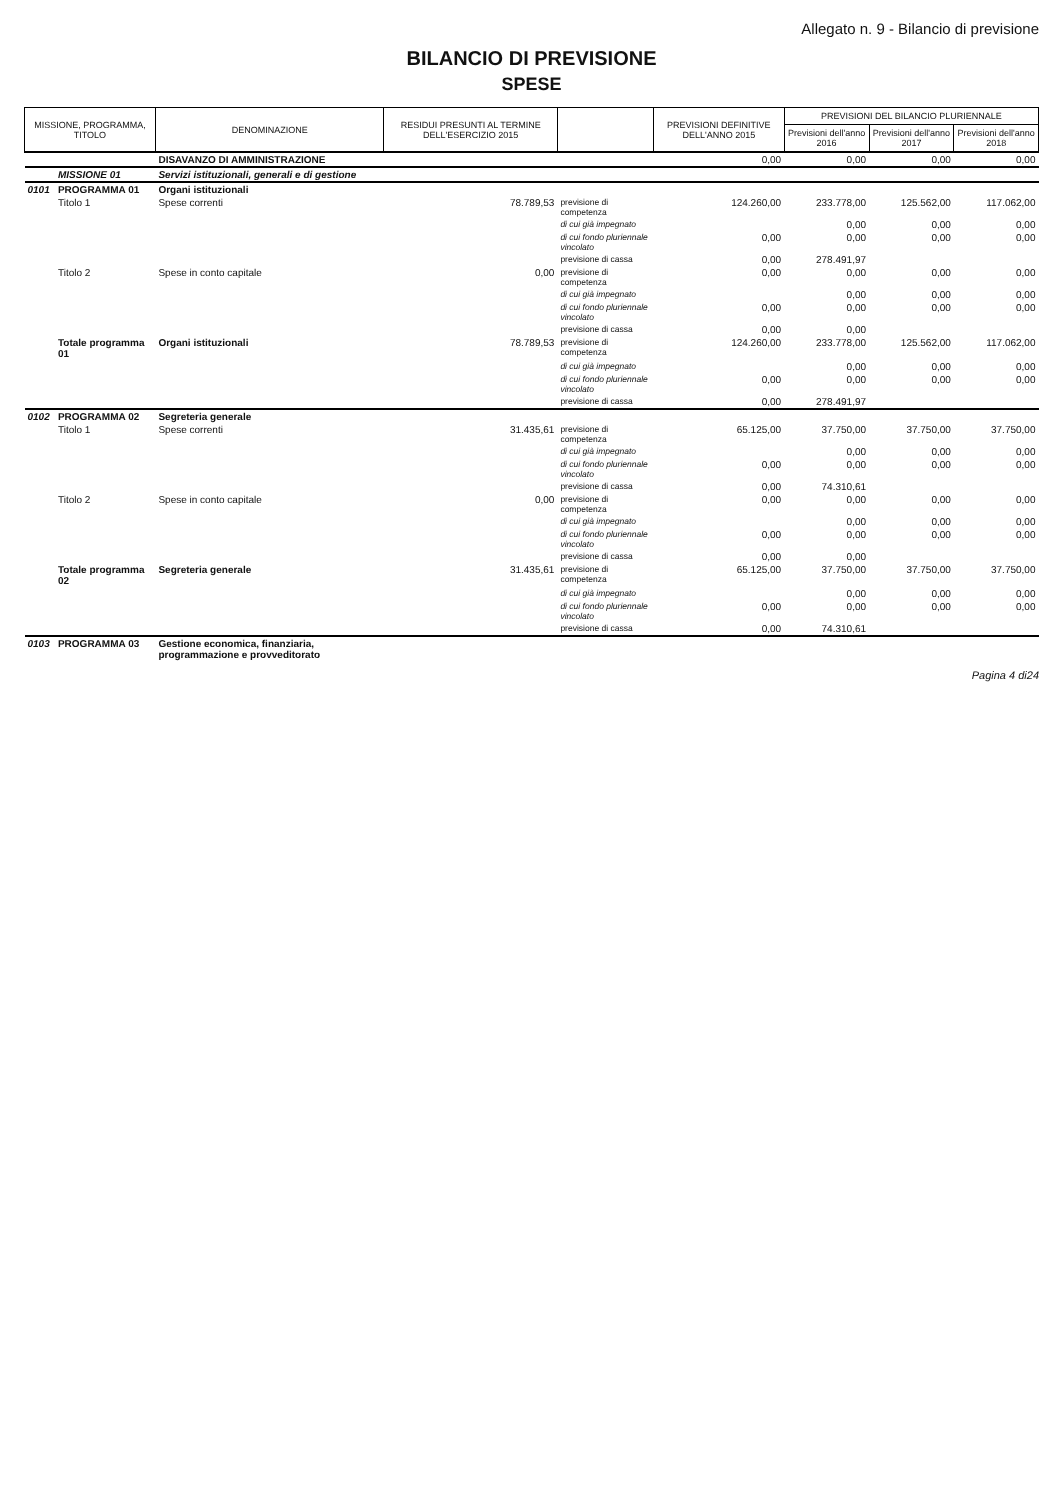Allegato n. 9 - Bilancio di previsione
BILANCIO DI PREVISIONE
SPESE
| MISSIONE, PROGRAMMA, TITOLO | | DENOMINAZIONE | RESIDUI PRESUNTI AL TERMINE DELL'ESERCIZIO 2015 | | PREVISIONI DEFINITIVE DELL'ANNO 2015 | PREVISIONI DEL BILANCIO PLURIENNALE | | |
| --- | --- | --- | --- | --- | --- | --- | --- | --- |
| | | | | | | Previsioni dell'anno 2016 | Previsioni dell'anno 2017 | Previsioni dell'anno 2018 |
| | | DISAVANZO DI AMMINISTRAZIONE | | | 0,00 | 0,00 | 0,00 | 0,00 |
| | MISSIONE 01 | Servizi istituzionali, generali e di gestione | | | | | | |
| 0101 | PROGRAMMA 01 | Organi istituzionali | | | | | | |
| | Titolo 1 | Spese correnti | 78.789,53 | previsione di competenza | 124.260,00 | 233.778,00 | 125.562,00 | 117.062,00 |
| | | | | di cui già impegnato | | 0,00 | 0,00 | 0,00 |
| | | | | di cui fondo pluriennale vincolato | 0,00 | 0,00 | 0,00 | 0,00 |
| | | | | previsione di cassa | 0,00 | 278.491,97 | | |
| | Titolo 2 | Spese in conto capitale | 0,00 | previsione di competenza | 0,00 | 0,00 | 0,00 | 0,00 |
| | | | | di cui già impegnato | | 0,00 | 0,00 | 0,00 |
| | | | | di cui fondo pluriennale vincolato | 0,00 | 0,00 | 0,00 | 0,00 |
| | | | | previsione di cassa | 0,00 | 0,00 | | |
| | Totale programma 01 | Organi istituzionali | 78.789,53 | previsione di competenza | 124.260,00 | 233.778,00 | 125.562,00 | 117.062,00 |
| | | | | di cui già impegnato | | 0,00 | 0,00 | 0,00 |
| | | | | di cui fondo pluriennale vincolato | 0,00 | 0,00 | 0,00 | 0,00 |
| | | | | previsione di cassa | 0,00 | 278.491,97 | | |
| 0102 | PROGRAMMA 02 | Segreteria generale | | | | | | |
| | Titolo 1 | Spese correnti | 31.435,61 | previsione di competenza | 65.125,00 | 37.750,00 | 37.750,00 | 37.750,00 |
| | | | | di cui già impegnato | | 0,00 | 0,00 | 0,00 |
| | | | | di cui fondo pluriennale vincolato | 0,00 | 0,00 | 0,00 | 0,00 |
| | | | | previsione di cassa | 0,00 | 74.310,61 | | |
| | Titolo 2 | Spese in conto capitale | 0,00 | previsione di competenza | 0,00 | 0,00 | 0,00 | 0,00 |
| | | | | di cui già impegnato | | 0,00 | 0,00 | 0,00 |
| | | | | di cui fondo pluriennale vincolato | 0,00 | 0,00 | 0,00 | 0,00 |
| | | | | previsione di cassa | 0,00 | 0,00 | | |
| | Totale programma 02 | Segreteria generale | 31.435,61 | previsione di competenza | 65.125,00 | 37.750,00 | 37.750,00 | 37.750,00 |
| | | | | di cui già impegnato | | 0,00 | 0,00 | 0,00 |
| | | | | di cui fondo pluriennale vincolato | 0,00 | 0,00 | 0,00 | 0,00 |
| | | | | previsione di cassa | 0,00 | 74.310,61 | | |
| 0103 | PROGRAMMA 03 | Gestione economica, finanziaria, programmazione e provveditorato | | | | | | |
Pagina 4 di24